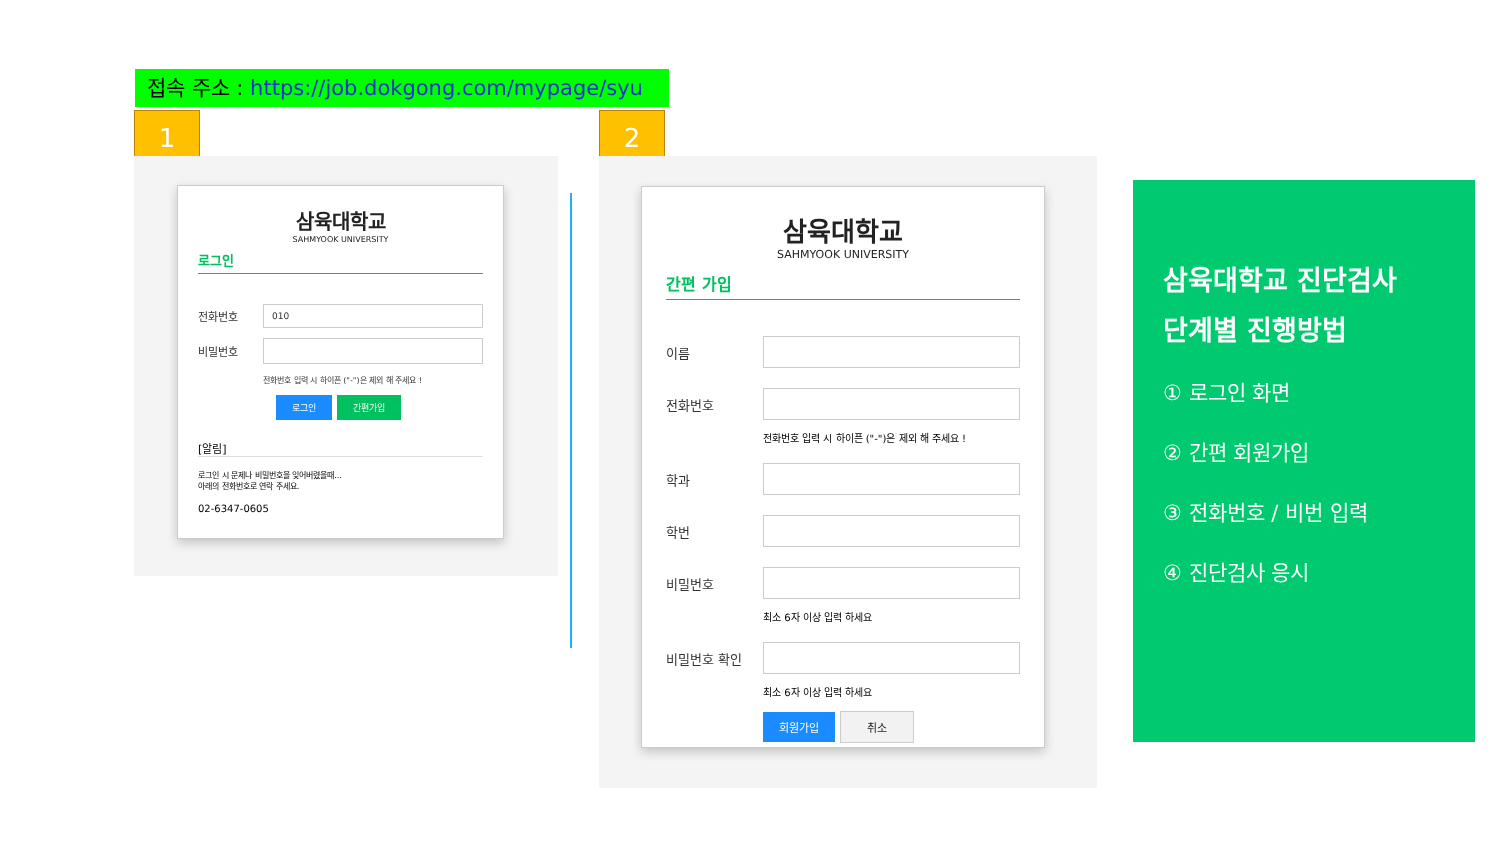접속 주소 : https://job.dokgong.com/mypage/syu
1 2
삼육대학교
SAHMYOOK UNIVERSITY
로그인
전화번호
010
비밀번호
전화번호 입력 시 하이픈 ("-")은 제외 해 주세요 !
로그인 간편가입
[알림]
로그인 시 문제나 비밀번호을 잊어버렸을때...
아래의 전화번호로 연락 주세요.
02-6347-0605
삼육대학교
SAHMYOOK UNIVERSITY
간편 가입
이름
전화번호
전화번호 입력 시 하이픈 ("-")은 제외 해 주세요 !
학과
학번
비밀번호
최소 6자 이상 입력 하세요
비밀번호 확인
최소 6자 이상 입력 하세요
회원가입 취소
삼육대학교 진단검사
단계별 진행방법
① 로그인 화면
② 간편 회원가입
③ 전화번호 / 비번 입력
④ 진단검사 응시